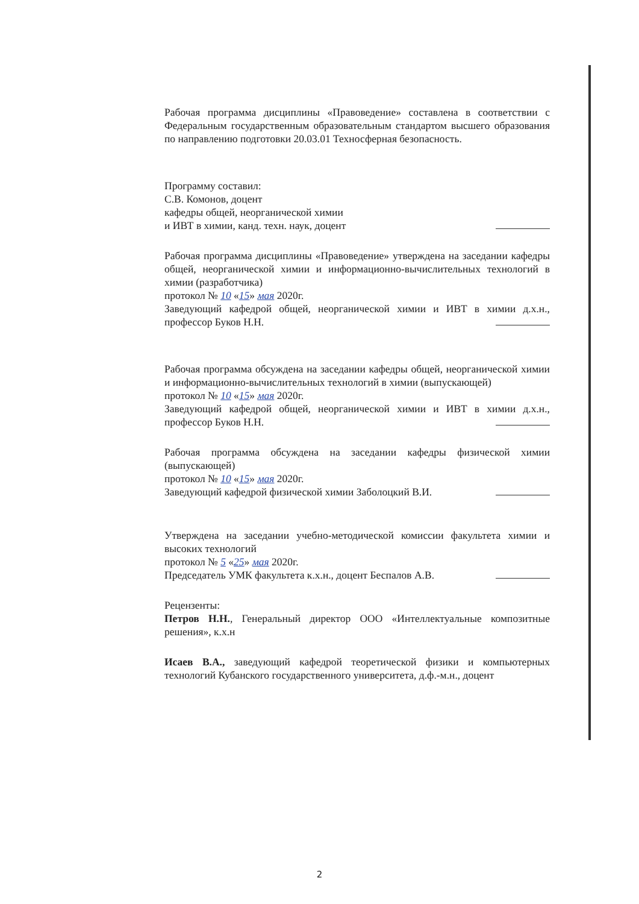Рабочая программа дисциплины «Правоведение» составлена в соответствии с Федеральным государственным образовательным стандартом высшего образования по направлению подготовки 20.03.01 Техносферная безопасность.
Программу составил:
С.В. Комонов, доцент
кафедры общей, неорганической химии
и ИВТ в химии, канд. техн. наук, доцент
Рабочая программа дисциплины «Правоведение» утверждена на заседании кафедры общей, неорганической химии и информационно-вычислительных технологий в химии (разработчика)
протокол № 10 «15» мая 2020г.
Заведующий кафедрой общей, неорганической химии и ИВТ в химии д.х.н., профессор Буков Н.Н.
Рабочая программа обсуждена на заседании кафедры общей, неорганической химии и информационно-вычислительных технологий в химии (выпускающей)
протокол № 10 «15» мая 2020г.
Заведующий кафедрой общей, неорганической химии и ИВТ в химии д.х.н., профессор Буков Н.Н.
Рабочая программа обсуждена на заседании кафедры физической химии (выпускающей)
протокол № 10 «15» мая 2020г.
Заведующий кафедрой физической химии Заболоцкий В.И.
Утверждена на заседании учебно-методической комиссии факультета химии и высоких технологий
протокол № 5 «25» мая 2020г.
Председатель УМК факультета к.х.н., доцент Беспалов А.В.
Рецензенты:
Петров Н.Н., Генеральный директор ООО «Интеллектуальные композитные решения», к.х.н
Исаев В.А., заведующий кафедрой теоретической физики и компьютерных технологий Кубанского государственного университета, д.ф.-м.н., доцент
2